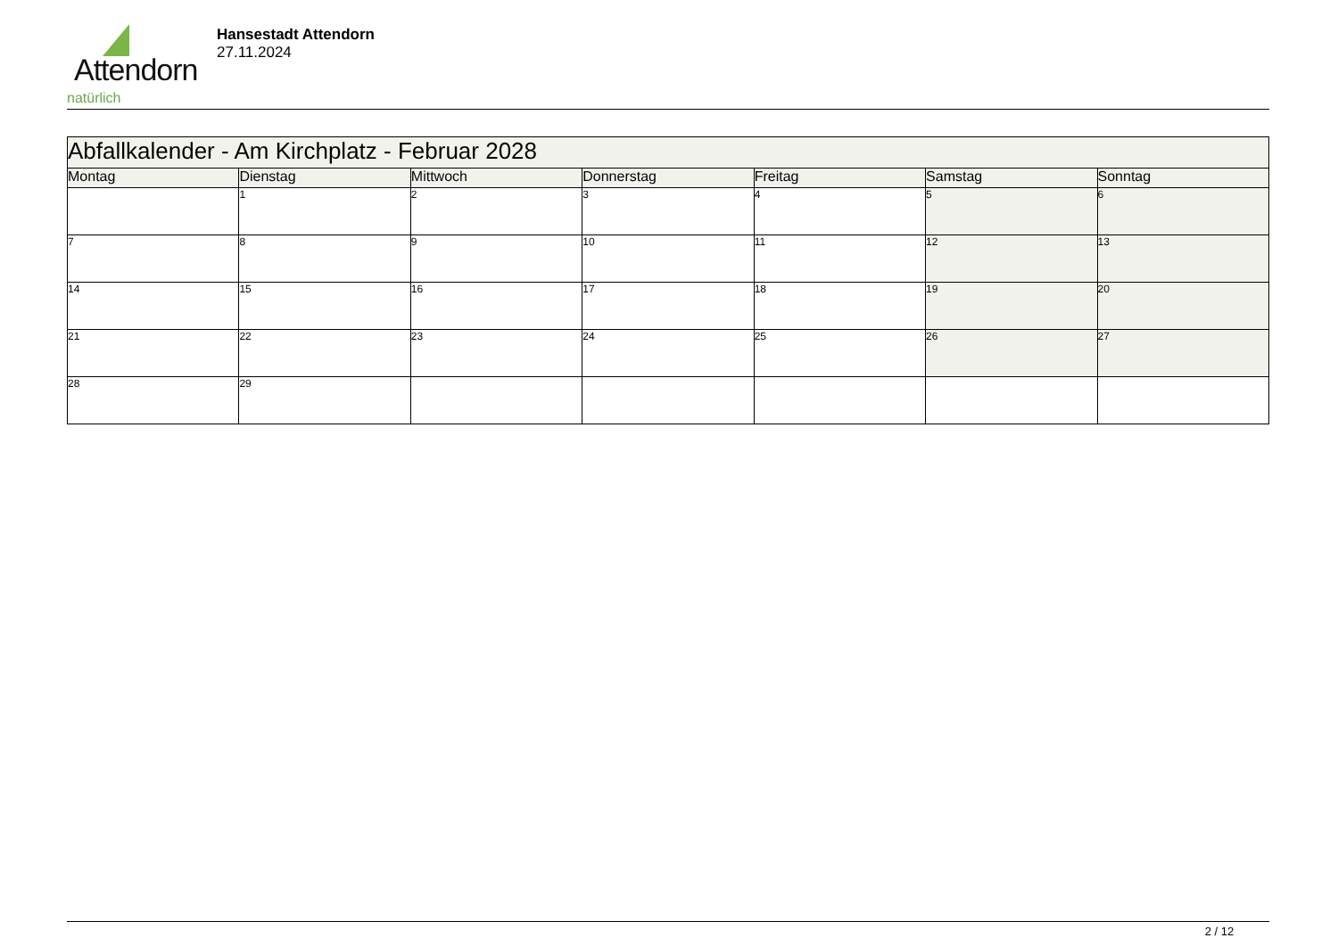Attendorn
natürlich
Hansestadt Attendorn
27.11.2024
| Abfallkalender - Am Kirchplatz - Februar 2028 | | | | | | |
| Montag | Dienstag | Mittwoch | Donnerstag | Freitag | Samstag | Sonntag |
| | 1 | 2 | 3 | 4 | 5 | 6 |
| 7 | 8 | 9 | 10 | 11 | 12 | 13 |
| 14 | 15 | 16 | 17 | 18 | 19 | 20 |
| 21 | 22 | 23 | 24 | 25 | 26 | 27 |
| 28 | 29 | | | | | |
2 / 12